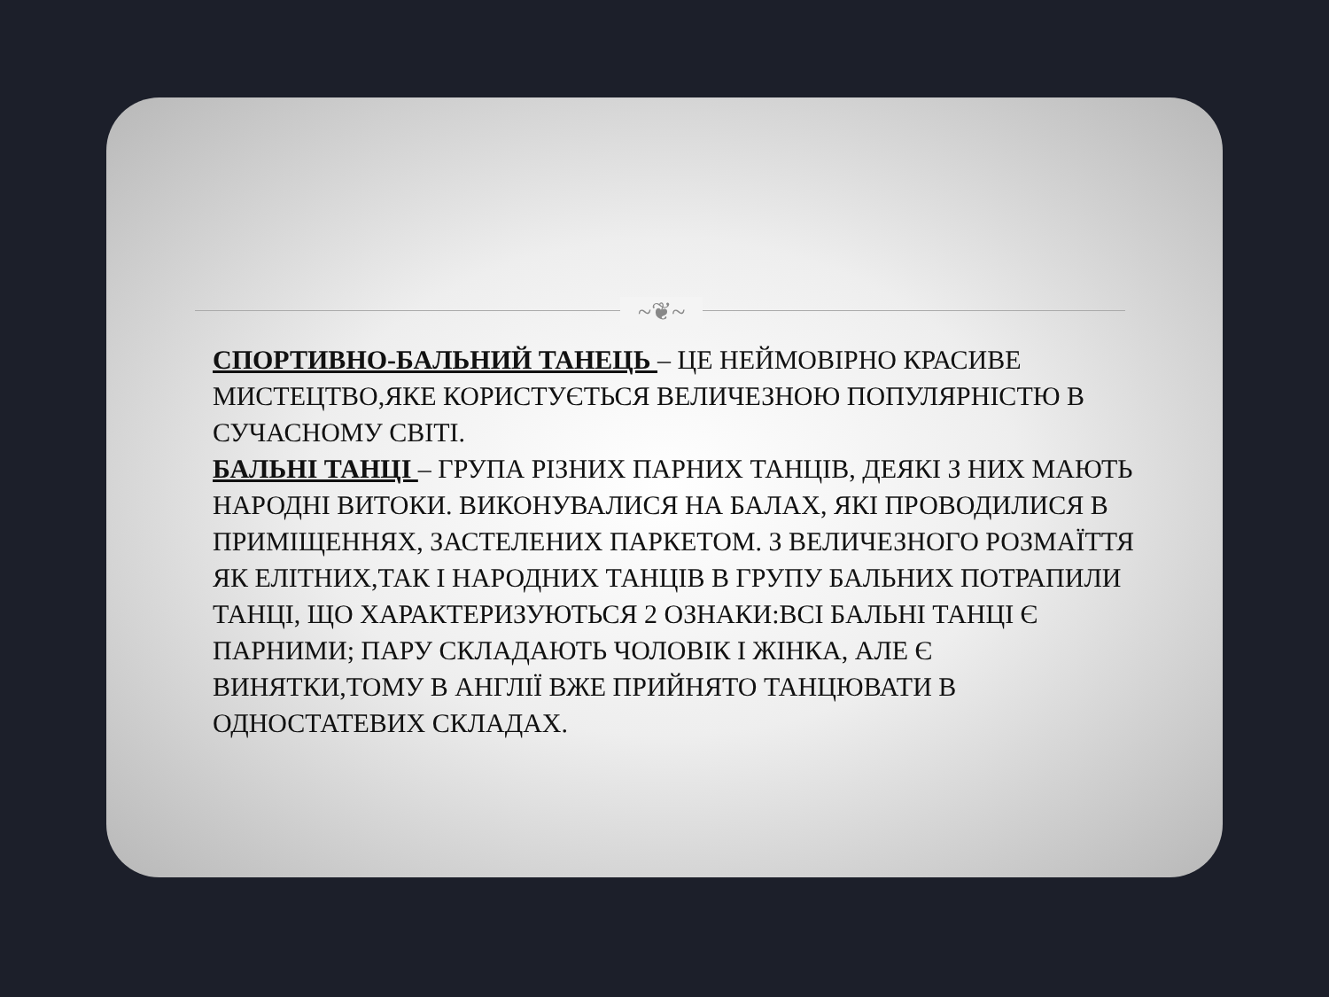~❦~
СПОРТИВНО-БАЛЬНИЙ ТАНЕЦЬ – ЦЕ НЕЙМОВІРНО КРАСИВЕ МИСТЕЦТВО,ЯКЕ КОРИСТУЄТЬСЯ ВЕЛИЧЕЗНОЮ ПОПУЛЯРНІСТЮ В СУЧАСНОМУ СВІТІ.
БАЛЬНІ ТАНЦІ – ГРУПА РІЗНИХ ПАРНИХ ТАНЦІВ, ДЕЯКІ З НИХ МАЮТЬ НАРОДНІ ВИТОКИ. ВИКОНУВАЛИСЯ НА БАЛАХ, ЯКІ ПРОВОДИЛИСЯ В ПРИМІЩЕННЯХ, ЗАСТЕЛЕНИХ ПАРКЕТОМ. З ВЕЛИЧЕЗНОГО РОЗМАЇТТЯ ЯК ЕЛІТНИХ,ТАК І НАРОДНИХ ТАНЦІВ В ГРУПУ БАЛЬНИХ ПОТРАПИЛИ ТАНЦІ, ЩО ХАРАКТЕРИЗУЮТЬСЯ 2 ОЗНАКИ:ВСІ БАЛЬНІ ТАНЦІ Є ПАРНИМИ; ПАРУ СКЛАДАЮТЬ ЧОЛОВІК І ЖІНКА, АЛЕ Є ВИНЯТКИ,ТОМУ В АНГЛІЇ ВЖЕ ПРИЙНЯТО ТАНЦЮВАТИ В ОДНОСТАТЕВИХ СКЛАДАХ.